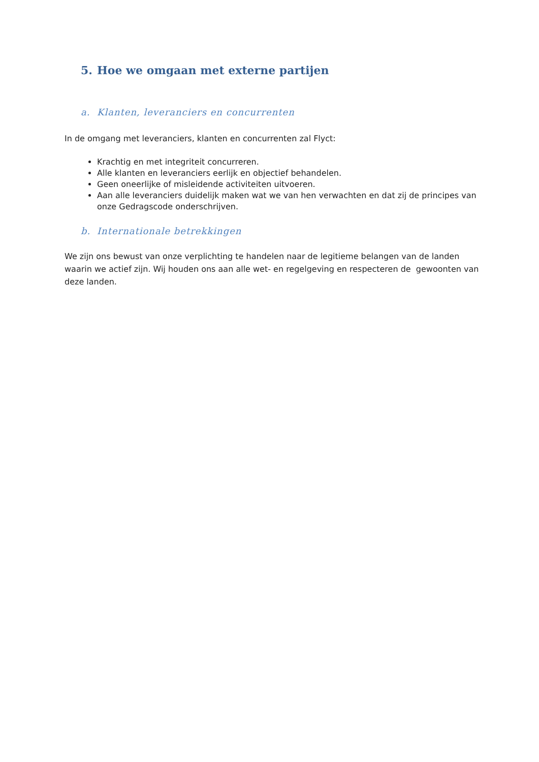5. Hoe we omgaan met externe partijen
a. Klanten, leveranciers en concurrenten
In de omgang met leveranciers, klanten en concurrenten zal Flyct:
Krachtig en met integriteit concurreren.
Alle klanten en leveranciers eerlijk en objectief behandelen.
Geen oneerlijke of misleidende activiteiten uitvoeren.
Aan alle leveranciers duidelijk maken wat we van hen verwachten en dat zij de principes van onze Gedragscode onderschrijven.
b. Internationale betrekkingen
We zijn ons bewust van onze verplichting te handelen naar de legitieme belangen van de landen waarin we actief zijn. Wij houden ons aan alle wet- en regelgeving en respecteren de gewoonten van deze landen.